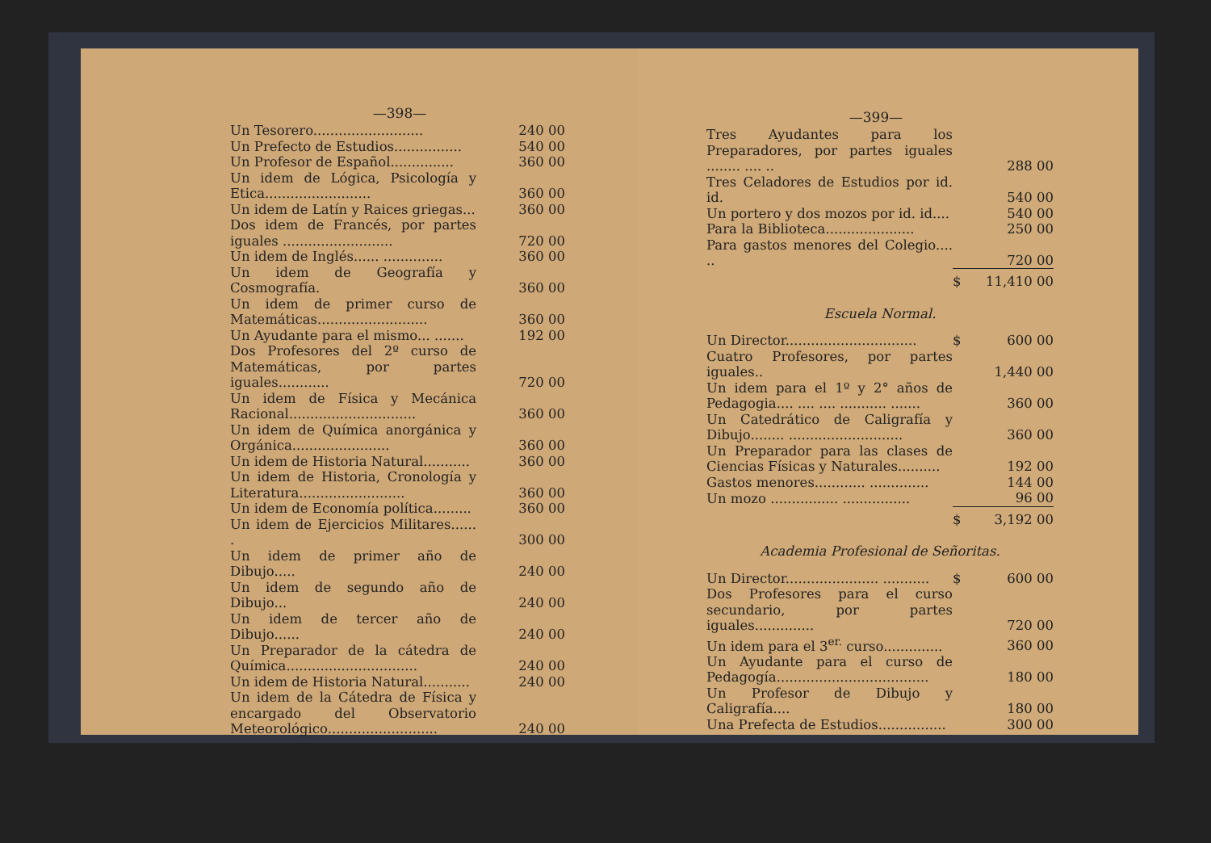—398—
| Un Tesorero.......................... | 240 00 |
| Un Prefecto de Estudios................ | 540 00 |
| Un Profesor de Español............... | 360 00 |
| Un idem de Lógica, Psicología y Etica......................... | 360 00 |
| Un idem de Latín y Raices griegas... | 360 00 |
| Dos idem de Francés, por partes iguales .......................... | 720 00 |
| Un idem de Inglés...... .............. | 360 00 |
| Un idem de Geografía y Cosmografía. | 360 00 |
| Un idem de primer curso de Matemáticas.......................... | 360 00 |
| Un Ayudante para el mismo... ....... | 192 00 |
| Dos Profesores del 2º curso de Matemáticas, por partes iguales............ | 720 00 |
| Un idem de Física y Mecánica Racional.............................. | 360 00 |
| Un idem de Química anorgánica y Orgánica....................... | 360 00 |
| Un idem de Historia Natural........... | 360 00 |
| Un idem de Historia, Cronología y Literatura......................... | 360 00 |
| Un idem de Economía política......... | 360 00 |
| Un idem de Ejercicios Militares...... . | 300 00 |
| Un idem de primer año de Dibujo..... | 240 00 |
| Un idem de segundo año de Dibujo... | 240 00 |
| Un idem de tercer año de Dibujo...... | 240 00 |
| Un Preparador de la cátedra de Química............................... | 240 00 |
| Un idem de Historia Natural........... | 240 00 |
| Un idem de la Cátedra de Física y encargado del Observatorio Meteorológico.......................... | 240 00 |
—399—
| Tres Ayudantes para los Preparadores, por partes iguales ........ .... .. | | 288 00 |
| Tres Celadores de Estudios por id. id. | | 540 00 |
| Un portero y dos mozos por id. id.... | | 540 00 |
| Para la Biblioteca..................... | | 250 00 |
| Para gastos menores del Colegio.... .. | | 720 00 |
| | $ | 11,410 00 |
| Escuela Normal. | | |
| Un Director............................... | $ | 600 00 |
| Cuatro Profesores, por partes iguales.. | | 1,440 00 |
| Un idem para el 1º y 2° años de Pedagogia.... .... .... ........... ....... | | 360 00 |
| Un Catedrático de Caligrafía y Dibujo........ ........................... | | 360 00 |
| Un Preparador para las clases de Ciencias Físicas y Naturales.......... | | 192 00 |
| Gastos menores............ .............. | | 144 00 |
| Un mozo ................ ................ | | 96 00 |
| | $ | 3,192 00 |
| Academia Profesional de Señoritas. | | |
| Un Director...................... ........... | $ | 600 00 |
| Dos Profesores para el curso secundario, por partes iguales.............. | | 720 00 |
| Un idem para el 3<sup>er.</sup> curso.............. | | 360 00 |
| Un Ayudante para el curso de Pedagogía.................................... | | 180 00 |
| Un Profesor de Dibujo y Caligrafía.... | | 180 00 |
| Una Prefecta de Estudios................ | | 300 00 |